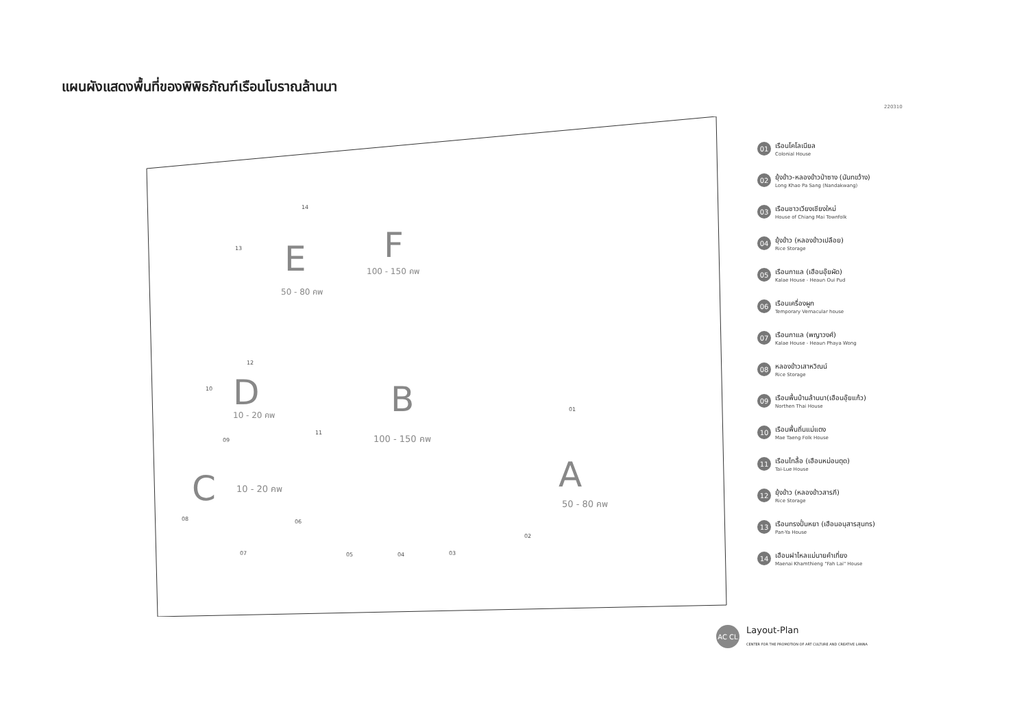แผนผังแสดงพื้นที่ของพิพิธภัณฑ์เรือนโบราณล้านนา
220310
E
50 - 80 คพ
F
100 - 150 คพ
D
10 - 20 คพ
B
100 - 150 คพ
C
10 - 20 คพ
A
50 - 80 คพ
01
02
03
04
05
06
07
08
09
10
11
12
13
14
01
เรือนโคโลเนียล
Colonial House
02
ยุ้งข้าว-หลองข้าวป่าซาง (นันทขว้าง)
Long Khao Pa Sang (Nandakwang)
03
เรือนชาวเวียงเชียงใหม่
House of Chiang Mai Townfolk
04
ยุ้งข้าว (หลองข้าวเปลือย)
Rice Storage
05
เรือนกาแล (เฮือนอุ๊ยผัด)
Kalae House - Heaun Oui Pud
06
เรือนเครื่องผูก
Temporary Vernacular house
07
เรือนกาแล (พญาวงศ์)
Kalae House - Heaun Phaya Wong
08
หลองข้าวเสาหวิณน์
Rice Storage
09
เรือนพื้นบ้านล้านนา(เฮือนอุ๊ยแก้ว)
Northen Thai House
10
เรือนพื้นถิ่นแม่แตง
Mae Taeng Folk House
11
เรือนไทลื้อ (เฮือนหม่อนตุด)
Tai-Lue House
12
ยุ้งข้าว (หลองข้าวสารภี)
Rice Storage
13
เรือนทรงปั้นหยา (เฮือนอนุสารสุนทร)
Pan-Ya House
14
เฮือนฝาไหลแม่นายคำเที่ยง
Maenai Khamthieng "Fah Lai" House
AC CL
Layout-Plan
CENTER FOR THE PROMOTION OF ART CULTURE AND CREATIVE LANNA